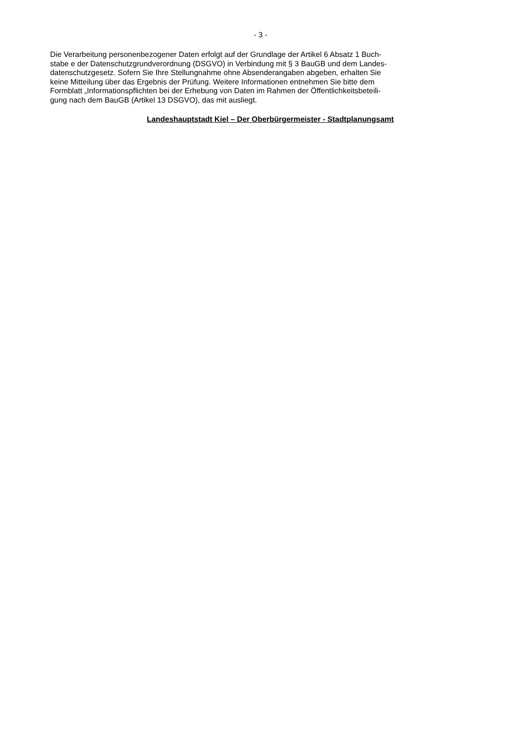- 3 -
Die Verarbeitung personenbezogener Daten erfolgt auf der Grundlage der Artikel 6 Absatz 1 Buch-
stabe e der Datenschutzgrundverordnung (DSGVO) in Verbindung mit § 3 BauGB und dem Landes-
datenschutzgesetz. Sofern Sie Ihre Stellungnahme ohne Absenderangaben abgeben, erhalten Sie
keine Mitteilung über das Ergebnis der Prüfung. Weitere Informationen entnehmen Sie bitte dem
Formblatt „Informationspflichten bei der Erhebung von Daten im Rahmen der Öffentlichkeitsbeteili-
gung nach dem BauGB (Artikel 13 DSGVO), das mit ausliegt.
Landeshauptstadt Kiel – Der Oberbürgermeister - Stadtplanungsamt